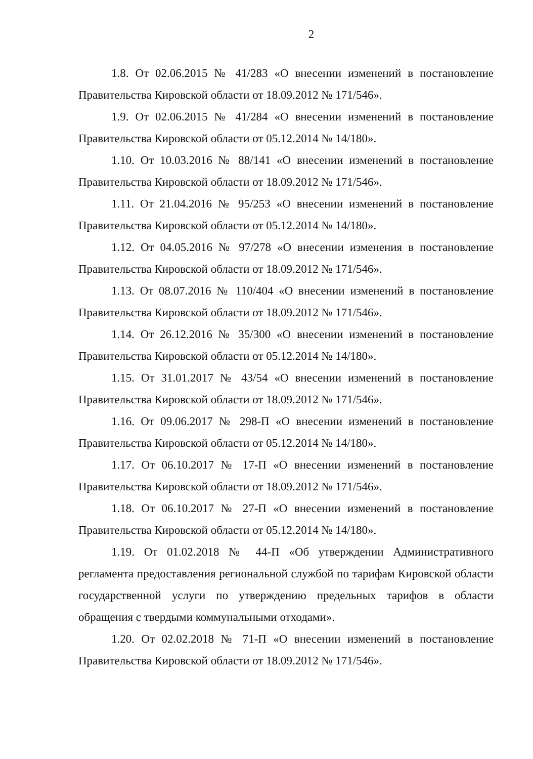2
1.8. От 02.06.2015 № 41/283 «О внесении изменений в постановление Правительства Кировской области от 18.09.2012 № 171/546».
1.9. От 02.06.2015 № 41/284 «О внесении изменений в постановление Правительства Кировской области от 05.12.2014 № 14/180».
1.10. От 10.03.2016 № 88/141 «О внесении изменений в постановление Правительства Кировской области от 18.09.2012 № 171/546».
1.11. От 21.04.2016 № 95/253 «О внесении изменений в постановление Правительства Кировской области от 05.12.2014 № 14/180».
1.12. От 04.05.2016 № 97/278 «О внесении изменения в постановление Правительства Кировской области от 18.09.2012 № 171/546».
1.13. От 08.07.2016 № 110/404 «О внесении изменений в постановление Правительства Кировской области от 18.09.2012 № 171/546».
1.14. От 26.12.2016 № 35/300 «О внесении изменений в постановление Правительства Кировской области от 05.12.2014 № 14/180».
1.15. От 31.01.2017 № 43/54 «О внесении изменений в постановление Правительства Кировской области от 18.09.2012 № 171/546».
1.16. От 09.06.2017 № 298-П «О внесении изменений в постановление Правительства Кировской области от 05.12.2014 № 14/180».
1.17. От 06.10.2017 № 17-П «О внесении изменений в постановление Правительства Кировской области от 18.09.2012 № 171/546».
1.18. От 06.10.2017 № 27-П «О внесении изменений в постановление Правительства Кировской области от 05.12.2014 № 14/180».
1.19. От 01.02.2018 № 44-П «Об утверждении Административного регламента предоставления региональной службой по тарифам Кировской области государственной услуги по утверждению предельных тарифов в области обращения с твердыми коммунальными отходами».
1.20. От 02.02.2018 № 71-П «О внесении изменений в постановление Правительства Кировской области от 18.09.2012 № 171/546».